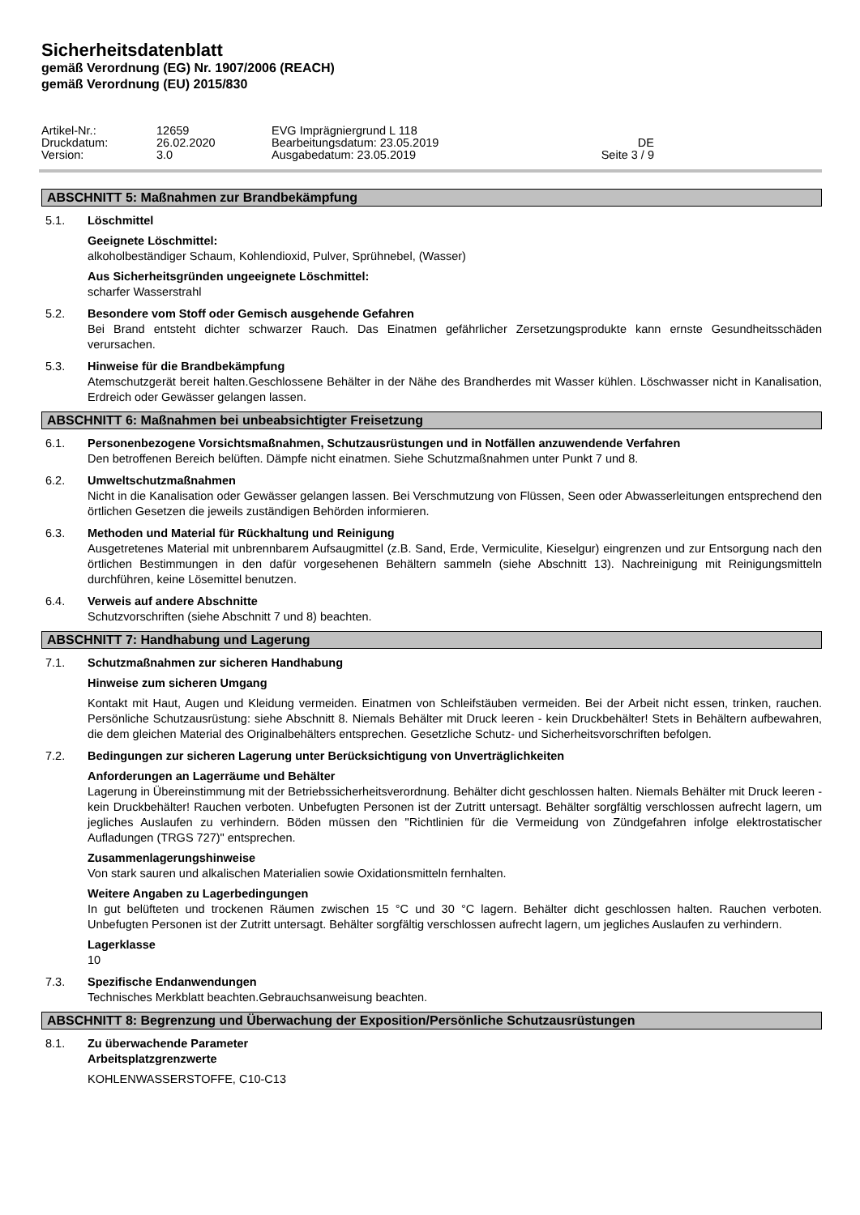Sicherheitsdatenblatt
gemäß Verordnung (EG) Nr. 1907/2006 (REACH)
gemäß Verordnung (EU) 2015/830
| Artikel-Nr.: | 12659 | EVG Imprägniergrund L 118 | |
| Druckdatum: | 26.02.2020 | Bearbeitungsdatum: 23.05.2019 | DE |
| Version: | 3.0 | Ausgabedatum: 23.05.2019 | Seite 3 / 9 |
ABSCHNITT 5: Maßnahmen zur Brandbekämpfung
5.1. Löschmittel
Geeignete Löschmittel:
alkoholbeständiger Schaum, Kohlendioxid, Pulver, Sprühnebel, (Wasser)
Aus Sicherheitsgründen ungeeignete Löschmittel:
scharfer Wasserstrahl
5.2. Besondere vom Stoff oder Gemisch ausgehende Gefahren
Bei Brand entsteht dichter schwarzer Rauch. Das Einatmen gefährlicher Zersetzungsprodukte kann ernste Gesundheitsschäden verursachen.
5.3. Hinweise für die Brandbekämpfung
Atemschutzgerät bereit halten.Geschlossene Behälter in der Nähe des Brandherdes mit Wasser kühlen. Löschwasser nicht in Kanalisation, Erdreich oder Gewässer gelangen lassen.
ABSCHNITT 6: Maßnahmen bei unbeabsichtigter Freisetzung
6.1. Personenbezogene Vorsichtsmaßnahmen, Schutzausrüstungen und in Notfällen anzuwendende Verfahren
Den betroffenen Bereich belüften. Dämpfe nicht einatmen. Siehe Schutzmaßnahmen unter Punkt 7 und 8.
6.2. Umweltschutzmaßnahmen
Nicht in die Kanalisation oder Gewässer gelangen lassen. Bei Verschmutzung von Flüssen, Seen oder Abwasserleitungen entsprechend den örtlichen Gesetzen die jeweils zuständigen Behörden informieren.
6.3. Methoden und Material für Rückhaltung und Reinigung
Ausgetretenes Material mit unbrennbarem Aufsaugmittel (z.B. Sand, Erde, Vermiculite, Kieselgur) eingrenzen und zur Entsorgung nach den örtlichen Bestimmungen in den dafür vorgesehenen Behältern sammeln (siehe Abschnitt 13). Nachreinigung mit Reinigungsmitteln durchführen, keine Lösemittel benutzen.
6.4. Verweis auf andere Abschnitte
Schutzvorschriften (siehe Abschnitt 7 und 8) beachten.
ABSCHNITT 7: Handhabung und Lagerung
7.1. Schutzmaßnahmen zur sicheren Handhabung
Hinweise zum sicheren Umgang
Kontakt mit Haut, Augen und Kleidung vermeiden. Einatmen von Schleifstäuben vermeiden. Bei der Arbeit nicht essen, trinken, rauchen. Persönliche Schutzausrüstung: siehe Abschnitt 8. Niemals Behälter mit Druck leeren - kein Druckbehälter! Stets in Behältern aufbewahren, die dem gleichen Material des Originalbehälters entsprechen. Gesetzliche Schutz- und Sicherheitsvorschriften befolgen.
7.2. Bedingungen zur sicheren Lagerung unter Berücksichtigung von Unverträglichkeiten
Anforderungen an Lagerräume und Behälter
Lagerung in Übereinstimmung mit der Betriebssicherheitsverordnung. Behälter dicht geschlossen halten. Niemals Behälter mit Druck leeren - kein Druckbehälter! Rauchen verboten. Unbefugten Personen ist der Zutritt untersagt. Behälter sorgfältig verschlossen aufrecht lagern, um jegliches Auslaufen zu verhindern. Böden müssen den "Richtlinien für die Vermeidung von Zündgefahren infolge elektrostatischer Aufladungen (TRGS 727)" entsprechen.
Zusammenlagerungshinweise
Von stark sauren und alkalischen Materialien sowie Oxidationsmitteln fernhalten.
Weitere Angaben zu Lagerbedingungen
In gut belüfteten und trockenen Räumen zwischen 15 °C und 30 °C lagern. Behälter dicht geschlossen halten. Rauchen verboten. Unbefugten Personen ist der Zutritt untersagt. Behälter sorgfältig verschlossen aufrecht lagern, um jegliches Auslaufen zu verhindern.
Lagerklasse
10
7.3. Spezifische Endanwendungen
Technisches Merkblatt beachten.Gebrauchsanweisung beachten.
ABSCHNITT 8: Begrenzung und Überwachung der Exposition/Persönliche Schutzausrüstungen
8.1. Zu überwachende Parameter
Arbeitsplatzgrenzwerte
KOHLENWASSERSTOFFE, C10-C13